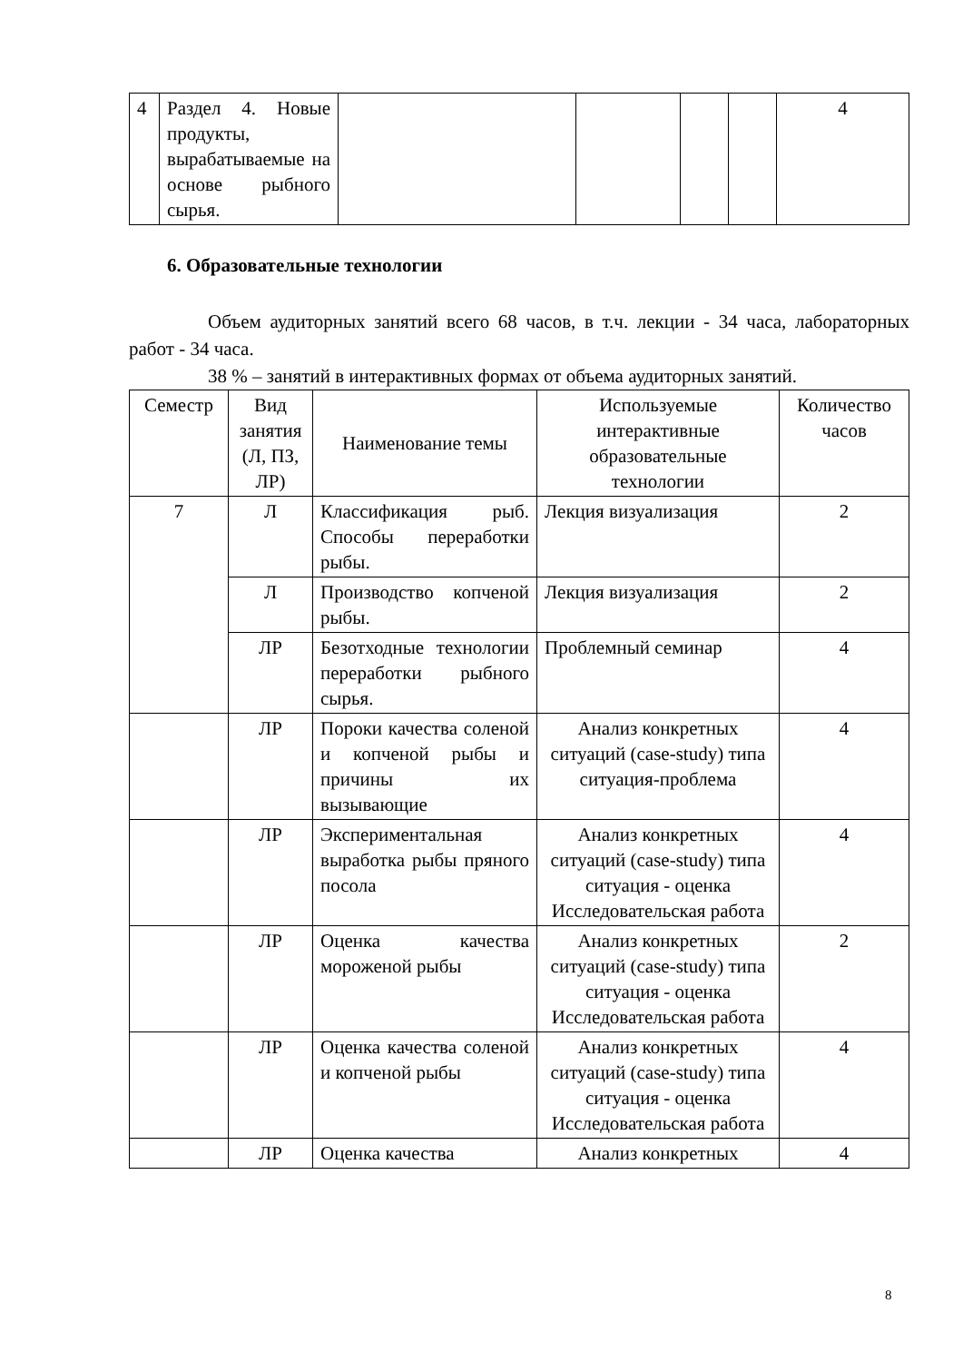| 4 | Раздел 4. Новые продукты, вырабатываемые на основе рыбного сырья. | | | | | 4 |
6. Образовательные технологии
Объем аудиторных занятий всего 68 часов, в т.ч. лекции - 34 часа, лабораторных работ - 34 часа.
38 % – занятий в интерактивных формах от объема аудиторных занятий.
| Семестр | Вид занятия (Л, ПЗ, ЛР) | Наименование темы | Используемые интерактивные образовательные технологии | Количество часов |
| --- | --- | --- | --- | --- |
| 7 | Л | Классификация рыб. Способы переработки рыбы. | Лекция визуализация | 2 |
| | Л | Производство копченой рыбы. | Лекция визуализация | 2 |
| | ЛР | Безотходные технологии переработки рыбного сырья. | Проблемный семинар | 4 |
| | ЛР | Пороки качества соленой и копченой рыбы и причины их вызывающие | Анализ конкретных ситуаций (case-study) типа ситуация-проблема | 4 |
| | ЛР | Экспериментальная выработка рыбы пряного посола | Анализ конкретных ситуаций (case-study) типа ситуация - оценка Исследовательская работа | 4 |
| | ЛР | Оценка качества мороженой рыбы | Анализ конкретных ситуаций (case-study) типа ситуация - оценка Исследовательская работа | 2 |
| | ЛР | Оценка качества соленой и копченой рыбы | Анализ конкретных ситуаций (case-study) типа ситуация - оценка Исследовательская работа | 4 |
| | ЛР | Оценка качества | Анализ конкретных | 4 |
8